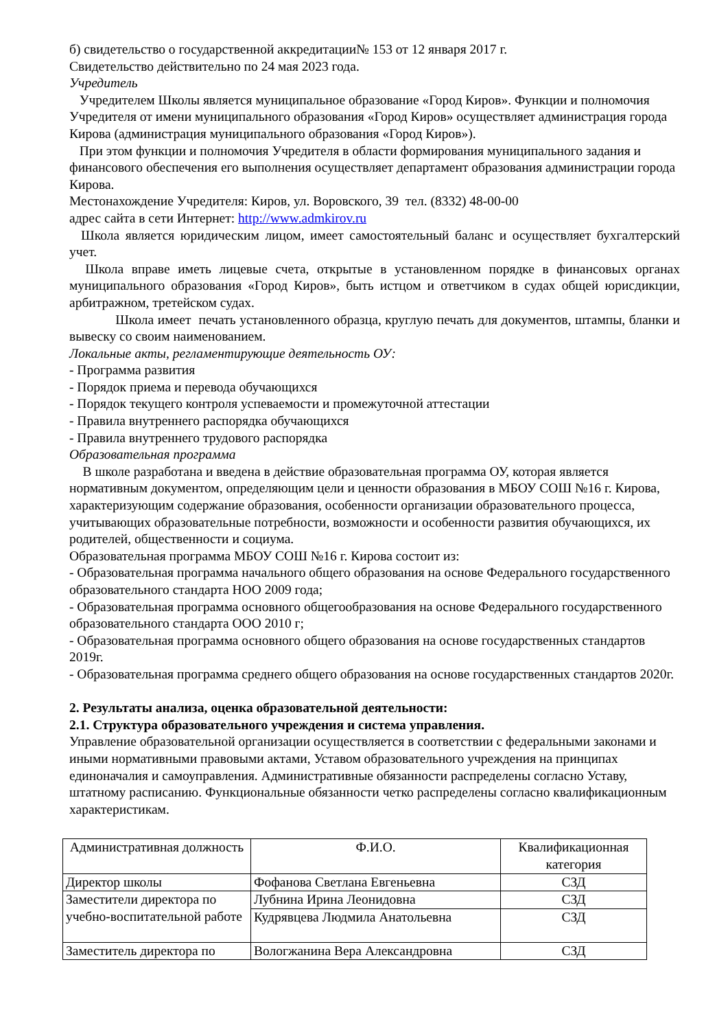б) свидетельство о государственной аккредитации№ 153 от 12 января 2017 г.
Свидетельство действительно по 24 мая 2023 года.
Учредитель
Учредителем Школы является муниципальное образование «Город Киров». Функции и полномочия Учредителя от имени муниципального образования «Город Киров» осуществляет администрация города Кирова (администрация муниципального образования «Город Киров»).
При этом функции и полномочия Учредителя в области формирования муниципального задания и финансового обеспечения его выполнения осуществляет департамент образования администрации города Кирова.
Местонахождение Учредителя: Киров, ул. Воровского, 39 тел. (8332) 48-00-00
адрес сайта в сети Интернет: http://www.admkirov.ru
Школа является юридическим лицом, имеет самостоятельный баланс и осуществляет бухгалтерский учет.
Школа вправе иметь лицевые счета, открытые в установленном порядке в финансовых органах муниципального образования «Город Киров», быть истцом и ответчиком в судах общей юрисдикции, арбитражном, третейском судах.
Школа имеет печать установленного образца, круглую печать для документов, штампы, бланки и вывеску со своим наименованием.
Локальные акты, регламентирующие деятельность ОУ:
- Программа развития
- Порядок приема и перевода обучающихся
- Порядок текущего контроля успеваемости и промежуточной аттестации
- Правила внутреннего распорядка обучающихся
- Правила внутреннего трудового распорядка
Образовательная программа
В школе разработана и введена в действие образовательная программа ОУ, которая является нормативным документом, определяющим цели и ценности образования в МБОУ СОШ №16 г. Кирова, характеризующим содержание образования, особенности организации образовательного процесса, учитывающих образовательные потребности, возможности и особенности развития обучающихся, их родителей, общественности и социума.
Образовательная программа МБОУ СОШ №16 г. Кирова состоит из:
- Образовательная программа начального общего образования на основе Федерального государственного образовательного стандарта НОО 2009 года;
- Образовательная программа основного общегообразования на основе Федерального государственного образовательного стандарта ООО 2010 г;
- Образовательная программа основного общего образования на основе государственных стандартов 2019г.
- Образовательная программа среднего общего образования на основе государственных стандартов 2020г.
2. Результаты анализа, оценка образовательной деятельности:
2.1. Структура образовательного учреждения и система управления.
Управление образовательной организации осуществляется в соответствии с федеральными законами и иными нормативными правовыми актами, Уставом образовательного учреждения на принципах единоначалия и самоуправления. Административные обязанности распределены согласно Уставу, штатному расписанию. Функциональные обязанности четко распределены согласно квалификационным характеристикам.
| Административная должность | Ф.И.О. | Квалификационная категория |
| Директор школы | Фофанова Светлана Евгеньевна | СЗД |
| Заместители директора по учебно-воспитательной работе | Лубнина Ирина Леонидовна | СЗД |
| | Кудрявцева Людмила Анатольевна | СЗД |
| Заместитель директора по | Вологжанина Вера Александровна | СЗД |